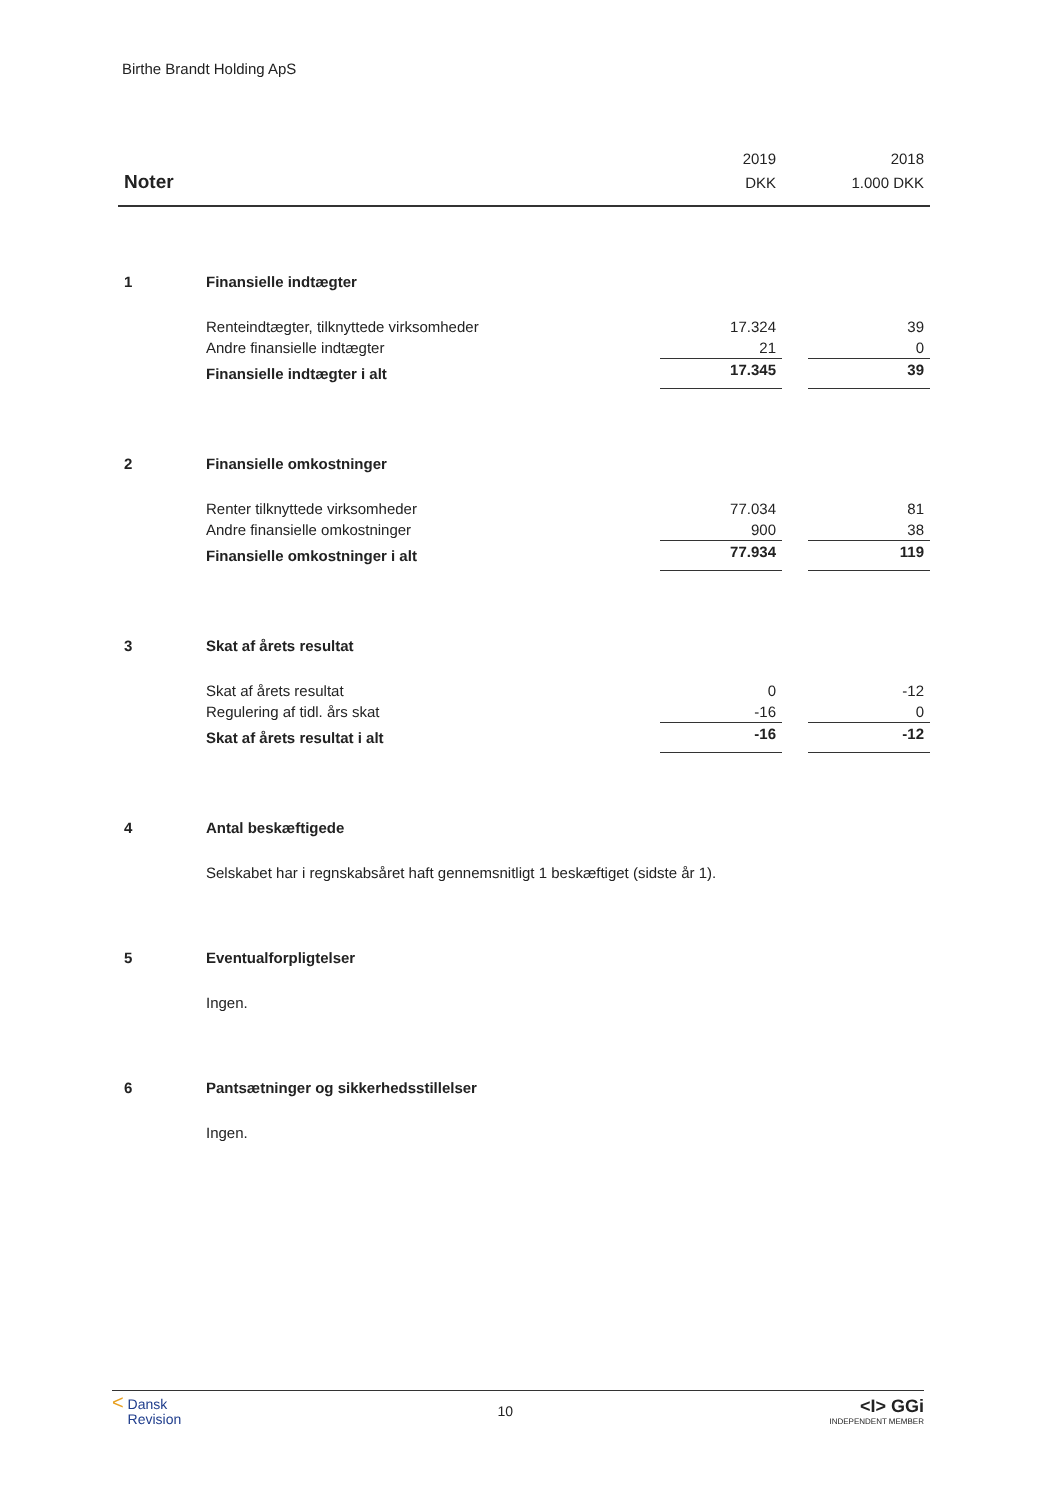Birthe Brandt Holding ApS
| | | 2019 | | 2018 |
| --- | --- | --- | --- | --- |
| Noter | | DKK | | 1.000 DKK |
| 1 | Finansielle indtægter | | | |
| | Renteindtægter, tilknyttede virksomheder | 17.324 | | 39 |
| | Andre finansielle indtægter | 21 | | 0 |
| | Finansielle indtægter i alt | 17.345 | | 39 |
| 2 | Finansielle omkostninger | | | |
| | Renter tilknyttede virksomheder | 77.034 | | 81 |
| | Andre finansielle omkostninger | 900 | | 38 |
| | Finansielle omkostninger i alt | 77.934 | | 119 |
| 3 | Skat af årets resultat | | | |
| | Skat af årets resultat | 0 | | -12 |
| | Regulering af tidl. års skat | -16 | | 0 |
| | Skat af årets resultat i alt | -16 | | -12 |
| 4 | Antal beskæftigede | | | |
| | Selskabet har i regnskabsåret haft gennemsnitligt 1 beskæftiget (sidste år 1). | | | |
| 5 | Eventualforpligtelser | | | |
| | Ingen. | | | |
| 6 | Pantsætninger og sikkerhedsstillelser | | | |
| | Ingen. | | | |
< Dansk
Revision
10
<I> GGi
INDEPENDENT MEMBER